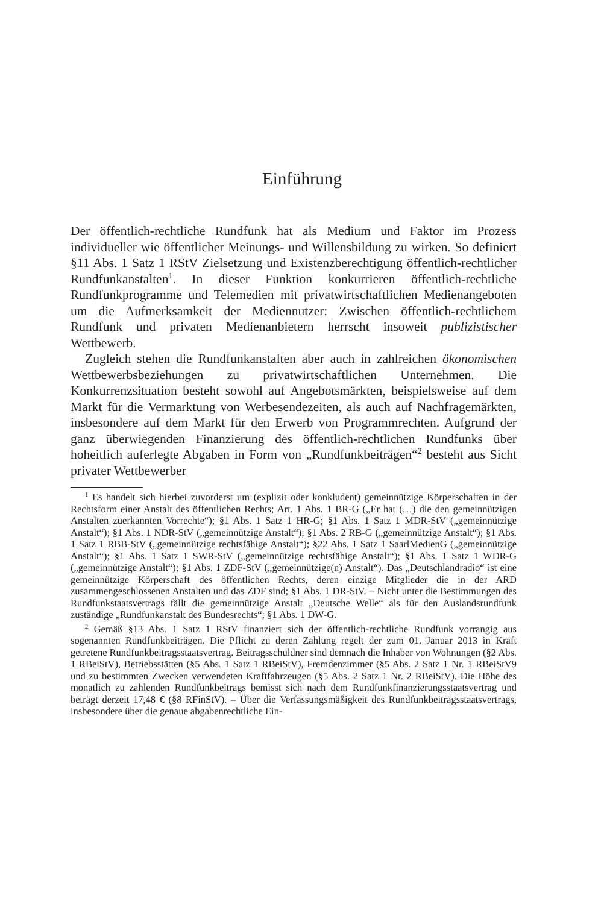Einführung
Der öffentlich-rechtliche Rundfunk hat als Medium und Faktor im Prozess individueller wie öffentlicher Meinungs- und Willensbildung zu wirken. So definiert §11 Abs. 1 Satz 1 RStV Zielsetzung und Existenzberechtigung öffentlich-rechtlicher Rundfunkanstalten<sup>1</sup>. In dieser Funktion konkurrieren öffentlich-rechtliche Rundfunkprogramme und Telemedien mit privatwirtschaftlichen Medienangeboten um die Aufmerksamkeit der Mediennutzer: Zwischen öffentlich-rechtlichem Rundfunk und privaten Medienanbietern herrscht insoweit publizistischer Wettbewerb.
Zugleich stehen die Rundfunkanstalten aber auch in zahlreichen ökonomischen Wettbewerbsbeziehungen zu privatwirtschaftlichen Unternehmen. Die Konkurrenzsituation besteht sowohl auf Angebotsmärkten, beispielsweise auf dem Markt für die Vermarktung von Werbesendezeiten, als auch auf Nachfragemärkten, insbesondere auf dem Markt für den Erwerb von Programmrechten. Aufgrund der ganz überwiegenden Finanzierung des öffentlich-rechtlichen Rundfunks über hoheitlich auferlegte Abgaben in Form von „Rundfunkbeiträgen“<sup>2</sup> besteht aus Sicht privater Wettbewerber
<sup>1</sup> Es handelt sich hierbei zuvorderst um (explizit oder konkludent) gemeinnützige Körperschaften in der Rechtsform einer Anstalt des öffentlichen Rechts; Art. 1 Abs. 1 BR-G („Er hat (…) die den gemeinnützigen Anstalten zuerkannten Vorrechte“); §1 Abs. 1 Satz 1 HR-G; §1 Abs. 1 Satz 1 MDR-StV („gemeinnützige Anstalt“); §1 Abs. 1 NDR-StV („gemeinnützige Anstalt“); §1 Abs. 2 RB-G („gemeinnützige Anstalt“); §1 Abs. 1 Satz 1 RBB-StV („gemeinnützige rechtsfähige Anstalt“); §22 Abs. 1 Satz 1 SaarlMedienG („gemeinnützige Anstalt“); §1 Abs. 1 Satz 1 SWR-StV („gemeinnützige rechtsfähige Anstalt“); §1 Abs. 1 Satz 1 WDR-G („gemeinnützige Anstalt“); §1 Abs. 1 ZDF-StV („gemeinnützige(n) Anstalt“). Das „Deutschlandradio“ ist eine gemeinnützige Körperschaft des öffentlichen Rechts, deren einzige Mitglieder die in der ARD zusammengeschlossenen Anstalten und das ZDF sind; §1 Abs. 1 DR-StV. – Nicht unter die Bestimmungen des Rundfunkstaatsvertrags fällt die gemeinnützige Anstalt „Deutsche Welle“ als für den Auslandsrundfunk zuständige „Rundfunkanstalt des Bundesrechts“; §1 Abs. 1 DW-G.
<sup>2</sup> Gemäß §13 Abs. 1 Satz 1 RStV finanziert sich der öffentlich-rechtliche Rundfunk vorrangig aus sogenannten Rundfunkbeiträgen. Die Pflicht zu deren Zahlung regelt der zum 01. Januar 2013 in Kraft getretene Rundfunkbeitragsstaatsvertrag. Beitragsschuldner sind demnach die Inhaber von Wohnungen (§2 Abs. 1 RBeiStV), Betriebsstätten (§5 Abs. 1 Satz 1 RBeiStV), Fremdenzimmer (§5 Abs. 2 Satz 1 Nr. 1 RBeiStV9 und zu bestimmten Zwecken verwendeten Kraftfahrzeugen (§5 Abs. 2 Satz 1 Nr. 2 RBeiStV). Die Höhe des monatlich zu zahlenden Rundfunkbeitrags bemisst sich nach dem Rundfunkfinanzierungsstaatsvertrag und beträgt derzeit 17,48 € (§8 RFinStV). – Über die Verfassungsmäßigkeit des Rundfunkbeitragsstaatsvertrags, insbesondere über die genaue abgabenrechtliche Ein-